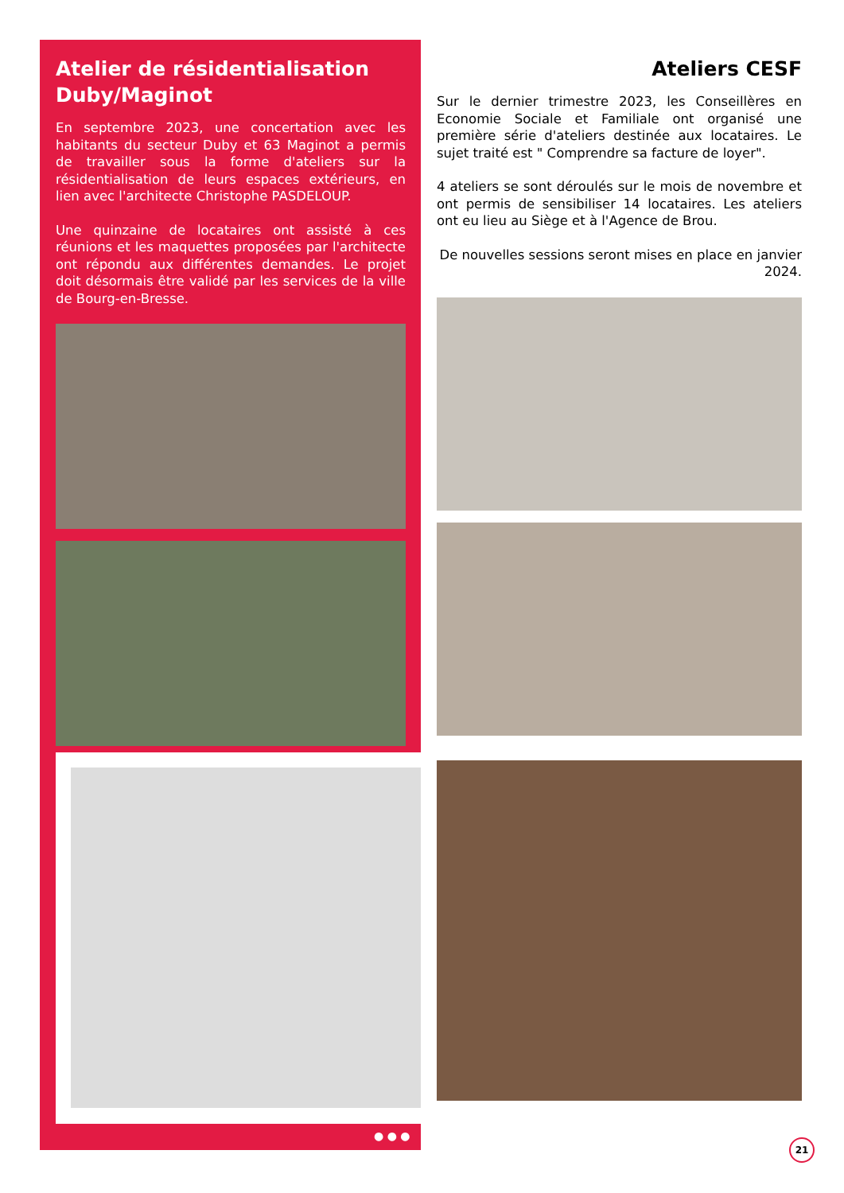Atelier de résidentialisation Duby/Maginot
En septembre 2023, une concertation avec les habitants du secteur Duby et 63 Maginot a permis de travailler sous la forme d'ateliers sur la résidentialisation de leurs espaces extérieurs, en lien avec l'architecte Christophe PASDELOUP.
Une quinzaine de locataires ont assisté à ces réunions et les maquettes proposées par l'architecte ont répondu aux différentes demandes. Le projet doit désormais être validé par les services de la ville de Bourg-en-Bresse.
● ● ●
Ateliers CESF
Sur le dernier trimestre 2023, les Conseillères en Economie Sociale et Familiale ont organisé une première série d'ateliers destinée aux locataires. Le sujet traité est " Comprendre sa facture de loyer".
4 ateliers se sont déroulés sur le mois de novembre et ont permis de sensibiliser 14 locataires. Les ateliers ont eu lieu au Siège et à l'Agence de Brou.
De nouvelles sessions seront mises en place en janvier 2024.
21